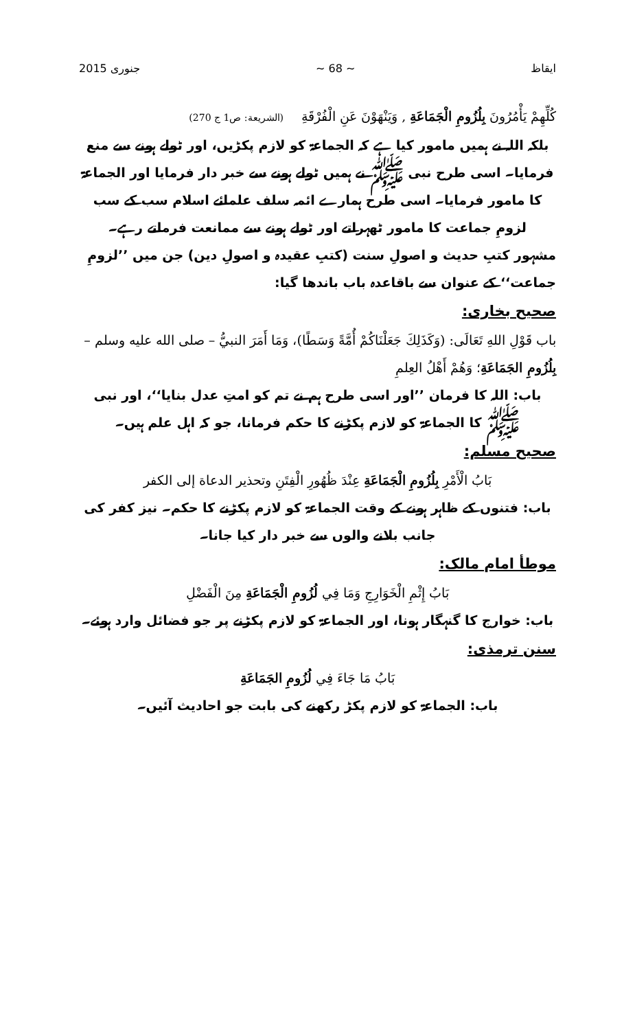ایقاظ ~ 68 ~ جنوری 2015
كُلِّهِمْ يَأْمُرُونَ بِلُزُومِ الْجَمَاعَةِ , وَيَنْهَوْنَ عَنِ الْفُرْقَةِ (الشريعة: ص1 ج 270)
بلکہ اللہ نے ہمیں مامور کیا ہے کہ الجماعۃ کو لازم پکڑیں، اور ٹولے ہونے سے منع فرمایا۔ اسی طرح نبی ﷺ نے ہمیں ٹولے ہونے سے خبر دار فرمایا اور الجماعۃ کا مامور فرمایا۔ اسی طرح ہمارے ائمہ سلف علمائے اسلام سب کے سب لزومِ جماعت کا مامور ٹھہراتے اور ٹولے ہونے سے ممانعت فرماتے رہے۔
مشہور کتبِ حدیث و اصولِ سنت (کتبِ عقیدہ و اصولِ دین) جن میں ’’لزومِ جماعت‘‘ کے عنوان سے باقاعدہ باب باندھا گیا:
صحیح بخاری:
باب قَوْلِ اللهِ تَعَالَى: (وَكَذَلِكَ جَعَلْنَاكُمْ أُمَّةً وَسَطًا)، وَمَا أَمَرَ النبيُّ – صلى الله عليه وسلم – بِلُزُومِ الجَمَاعَةِ؛ وَهُمْ أَهْلُ العِلمِ
باب: اللہ کا فرمان ’’اور اسی طرح ہم نے تم کو امتِ عدل بنایا‘‘، اور نبی ﷺ کا الجماعۃ کو لازم پکڑنے کا حکم فرمانا، جو کہ اہل علم ہیں۔
صحیح مسلم:
بَابُ الْأَمْرِ بِلُزُومِ الْجَمَاعَةِ عِنْدَ ظُهُورِ الْفِتَنِ وتحذير الدعاة إلى الكفر
باب: فتنوں کے ظاہر ہونے کے وقت الجماعۃ کو لازم پکڑنے کا حکم۔ نیز کفر کی جانب بلانے والوں سے خبر دار کیا جانا۔
موطأ امام مالک:
بَابُ إِثْمِ الْخَوَارِجِ وَمَا فِي لُزُومِ الْجَمَاعَةِ مِنَ الْفَضْلِ
باب: خوارج کا گنہگار ہونا، اور الجماعۃ کو لازم پکڑنے پر جو فضائل وارد ہوئے۔
سنن ترمذی:
بَابُ مَا جَاءَ فِي لُزُومِ الجَمَاعَةِ
باب: الجماعۃ کو لازم پکڑ رکھنے کی بابت جو احادیث آئیں۔